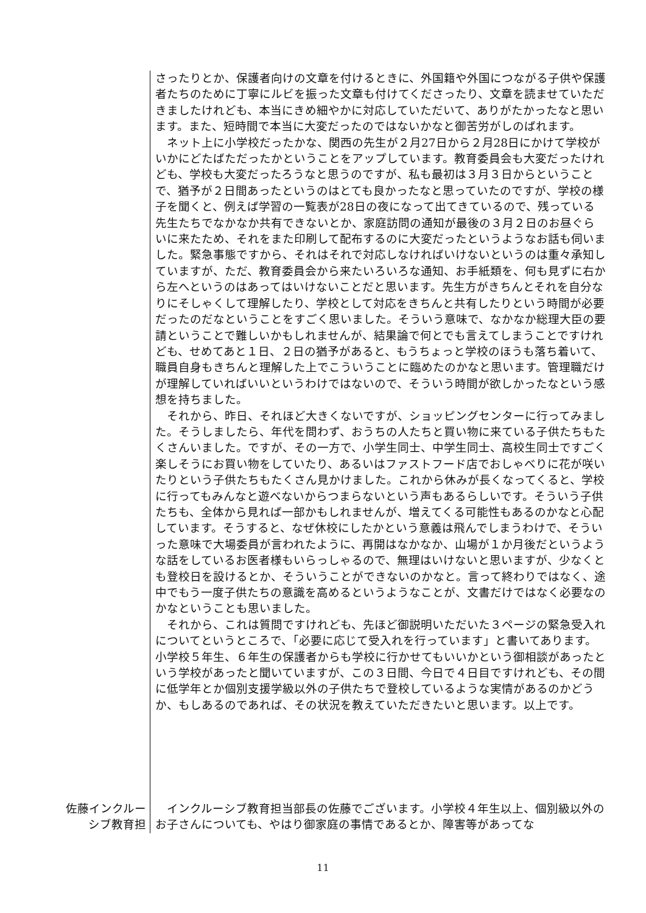さったりとか、保護者向けの文章を付けるときに、外国籍や外国につながる子供や保護者たちのために丁寧にルビを振った文章も付けてくださったり、文章を読ませていただきましたけれども、本当にきめ細やかに対応していただいて、ありがたかったなと思います。また、短時間で本当に大変だったのではないかなと御苦労がしのばれます。
　ネット上に小学校だったかな、関西の先生が２月27日から２月28日にかけて学校がいかにどたばただったかということをアップしています。教育委員会も大変だったけれども、学校も大変だったろうなと思うのですが、私も最初は３月３日からということで、猶予が２日間あったというのはとても良かったなと思っていたのですが、学校の様子を聞くと、例えば学習の一覧表が28日の夜になって出てきているので、残っている先生たちでなかなか共有できないとか、家庭訪問の通知が最後の３月２日のお昼ぐらいに来たため、それをまた印刷して配布するのに大変だったというようなお話も伺いました。緊急事態ですから、それはそれで対応しなければいけないというのは重々承知していますが、ただ、教育委員会から来たいろいろな通知、お手紙類を、何も見ずに右から左へというのはあってはいけないことだと思います。先生方がきちんとそれを自分なりにそしゃくして理解したり、学校として対応をきちんと共有したりという時間が必要だったのだなということをすごく思いました。そういう意味で、なかなか総理大臣の要請ということで難しいかもしれませんが、結果論で何とでも言えてしまうことですけれども、せめてあと１日、２日の猶予があると、もうちょっと学校のほうも落ち着いて、職員自身もきちんと理解した上でこういうことに臨めたのかなと思います。管理職だけが理解していればいいというわけではないので、そういう時間が欲しかったなという感想を持ちました。
　それから、昨日、それほど大きくないですが、ショッピングセンターに行ってみました。そうしましたら、年代を問わず、おうちの人たちと買い物に来ている子供たちもたくさんいました。ですが、その一方で、小学生同士、中学生同士、高校生同士ですごく楽しそうにお買い物をしていたり、あるいはファストフード店でおしゃべりに花が咲いたりという子供たちもたくさん見かけました。これから休みが長くなってくると、学校に行ってもみんなと遊べないからつまらないという声もあるらしいです。そういう子供たちも、全体から見れば一部かもしれませんが、増えてくる可能性もあるのかなと心配しています。そうすると、なぜ休校にしたかという意義は飛んでしまうわけで、そういった意味で大場委員が言われたように、再開はなかなか、山場が１か月後だというような話をしているお医者様もいらっしゃるので、無理はいけないと思いますが、少なくとも登校日を設けるとか、そういうことができないのかなと。言って終わりではなく、途中でもう一度子供たちの意識を高めるというようなことが、文書だけではなく必要なのかなということも思いました。
　それから、これは質問ですけれども、先ほど御説明いただいた３ページの緊急受入れについてというところで、「必要に応じて受入れを行っています」と書いてあります。小学校５年生、６年生の保護者からも学校に行かせてもいいかという御相談があったという学校があったと聞いていますが、この３日間、今日で４日目ですけれども、その間に低学年とか個別支援学級以外の子供たちで登校しているような実情があるのかどうか、もしあるのであれば、その状況を教えていただきたいと思います。以上です。
佐藤インクルーシブ教育担
　インクルーシブ教育担当部長の佐藤でございます。小学校４年生以上、個別級以外のお子さんについても、やはり御家庭の事情であるとか、障害等があってな
11